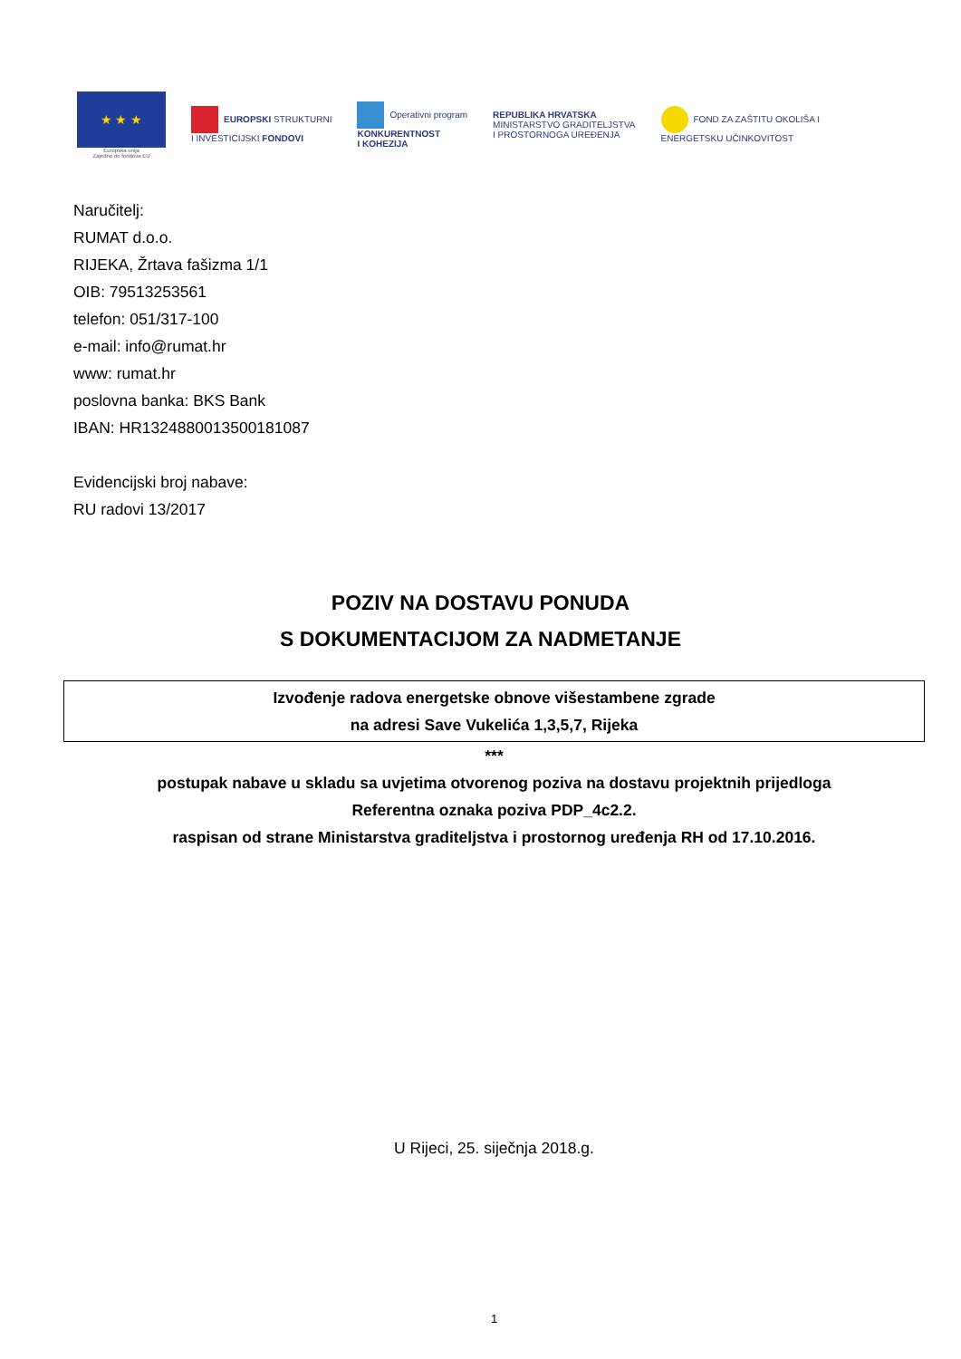★ ★ ★
Europska unija
Zajedno do fondova EU
EUROPSKI STRUKTURNI
I INVESTICIJSKI FONDOVI
Operativni program
KONKURENTNOST
I KOHEZIJA
REPUBLIKA HRVATSKA
MINISTARSTVO GRADITELJSTVA
I PROSTORNOGA UREĐENJA
FOND ZA ZAŠTITU OKOLIŠA I
ENERGETSKU UČINKOVITOST
Naručitelj:
RUMAT d.o.o.
RIJEKA, Žrtava fašizma 1/1
OIB: 79513253561
telefon: 051/317-100
e-mail: info@rumat.hr
www: rumat.hr
poslovna banka: BKS Bank
IBAN: HR1324880013500181087
Evidencijski broj nabave:
RU radovi 13/2017
POZIV NA DOSTAVU PONUDA
S DOKUMENTACIJOM ZA NADMETANJE
Izvođenje radova energetske obnove višestambene zgrade
na adresi Save Vukelića 1,3,5,7, Rijeka
***
postupak nabave u skladu sa uvjetima otvorenog poziva na dostavu projektnih prijedloga
Referentna oznaka poziva PDP_4c2.2.
raspisan od strane Ministarstva graditeljstva i prostornog uređenja RH od 17.10.2016.
U Rijeci, 25. siječnja 2018.g.
1